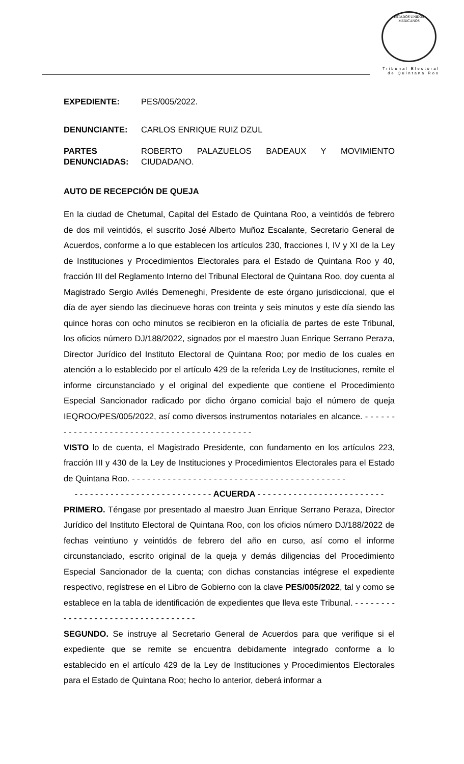ESTADOS UNIDOS MEXICANOS
Tribunal Electoral
de Quintana Roo
EXPEDIENTE: PES/005/2022.
DENUNCIANTE: CARLOS ENRIQUE RUIZ DZUL
PARTES DENUNCIADAS: ROBERTO PALAZUELOS BADEAUX Y MOVIMIENTO CIUDADANO.
AUTO DE RECEPCIÓN DE QUEJA
En la ciudad de Chetumal, Capital del Estado de Quintana Roo, a veintidós de febrero de dos mil veintidós, el suscrito José Alberto Muñoz Escalante, Secretario General de Acuerdos, conforme a lo que establecen los artículos 230, fracciones I, IV y XI de la Ley de Instituciones y Procedimientos Electorales para el Estado de Quintana Roo y 40, fracción III del Reglamento Interno del Tribunal Electoral de Quintana Roo, doy cuenta al Magistrado Sergio Avilés Demeneghi, Presidente de este órgano jurisdiccional, que el día de ayer siendo las diecinueve horas con treinta y seis minutos y este día siendo las quince horas con ocho minutos se recibieron en la oficialía de partes de este Tribunal, los oficios número DJ/188/2022, signados por el maestro Juan Enrique Serrano Peraza, Director Jurídico del Instituto Electoral de Quintana Roo; por medio de los cuales en atención a lo establecido por el artículo 429 de la referida Ley de Instituciones, remite el informe circunstanciado y el original del expediente que contiene el Procedimiento Especial Sancionador radicado por dicho órgano comicial bajo el número de queja IEQROO/PES/005/2022, así como diversos instrumentos notariales en alcance. - - - - - - - - - - - - - - - - - - - - - - - - - - - - - - - - - - - - - - - - - - -
VISTO lo de cuenta, el Magistrado Presidente, con fundamento en los artículos 223, fracción III y 430 de la Ley de Instituciones y Procedimientos Electorales para el Estado de Quintana Roo. - - - - - - - - - - - - - - - - - - - - - - - - - - - - - - - - - - - - - - - - - -
- - - - - - - - - - - - - - - - - - - - - - - - - - - ACUERDA - - - - - - - - - - - - - - - - - - - - - - - - -
PRIMERO. Téngase por presentado al maestro Juan Enrique Serrano Peraza, Director Jurídico del Instituto Electoral de Quintana Roo, con los oficios número DJ/188/2022 de fechas veintiuno y veintidós de febrero del año en curso, así como el informe circunstanciado, escrito original de la queja y demás diligencias del Procedimiento Especial Sancionador de la cuenta; con dichas constancias intégrese el expediente respectivo, regístrese en el Libro de Gobierno con la clave PES/005/2022, tal y como se establece en la tabla de identificación de expedientes que lleva este Tribunal. - - - - - - - - - - - - - - - - - - - - - - - - - - - - - - - - - -
SEGUNDO. Se instruye al Secretario General de Acuerdos para que verifique si el expediente que se remite se encuentra debidamente integrado conforme a lo establecido en el artículo 429 de la Ley de Instituciones y Procedimientos Electorales para el Estado de Quintana Roo; hecho lo anterior, deberá informar a